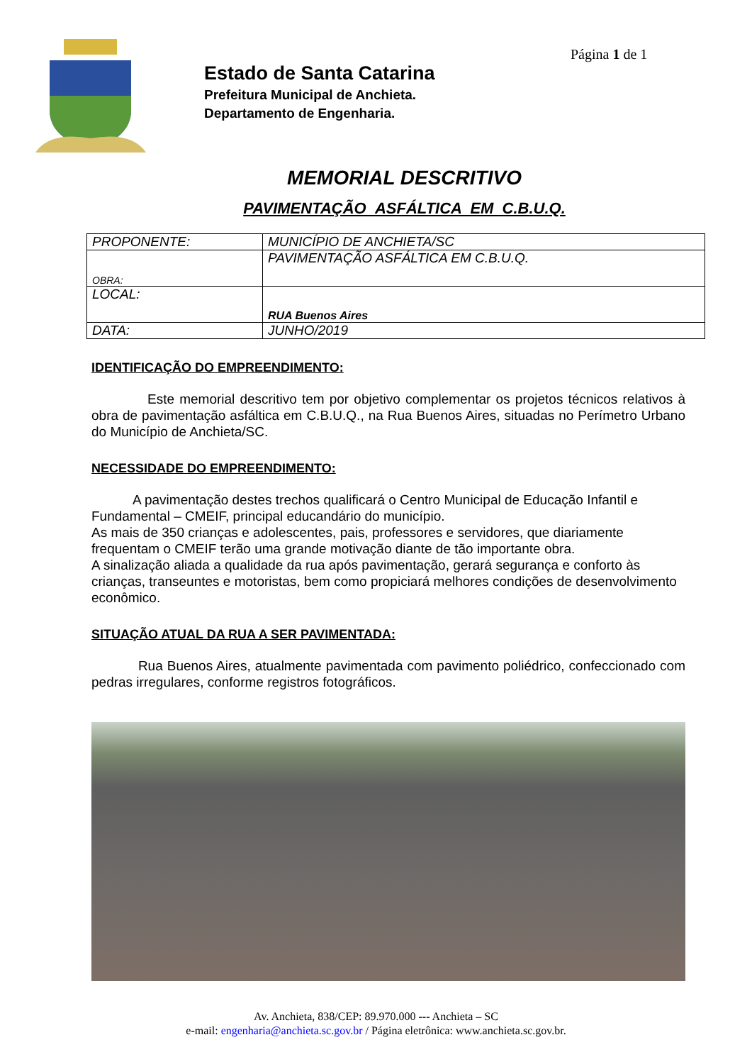Estado de Santa Catarina
Prefeitura Municipal de Anchieta.
Departamento de Engenharia.
Página 1 de 1
MEMORIAL DESCRITIVO
PAVIMENTAÇÃO ASFÁLTICA EM C.B.U.Q.
| PROPONENTE: | MUNICÍPIO DE ANCHIETA/SC |
| OBRA: | PAVIMENTAÇÃO ASFÁLTICA EM C.B.U.Q. |
| LOCAL: | RUA Buenos Aires |
| DATA: | JUNHO/2019 |
IDENTIFICAÇÃO DO EMPREENDIMENTO:
Este memorial descritivo tem por objetivo complementar os projetos técnicos relativos à obra de pavimentação asfáltica em C.B.U.Q., na Rua Buenos Aires, situadas no Perímetro Urbano do Município de Anchieta/SC.
NECESSIDADE DO EMPREENDIMENTO:
A pavimentação destes trechos qualificará o Centro Municipal de Educação Infantil e Fundamental – CMEIF, principal educandário do município.
As mais de 350 crianças e adolescentes, pais, professores e servidores, que diariamente frequentam o CMEIF terão uma grande motivação diante de tão importante obra.
A sinalização aliada a qualidade da rua após pavimentação, gerará segurança e conforto às crianças, transeuntes e motoristas, bem como propiciará melhores condições de desenvolvimento econômico.
SITUAÇÃO ATUAL DA RUA A SER PAVIMENTADA:
Rua Buenos Aires, atualmente pavimentada com pavimento poliédrico, confeccionado com pedras irregulares, conforme registros fotográficos.
Av. Anchieta, 838/CEP: 89.970.000 --- Anchieta – SC
e-mail: engenharia@anchieta.sc.gov.br / Página eletrônica: www.anchieta.sc.gov.br.